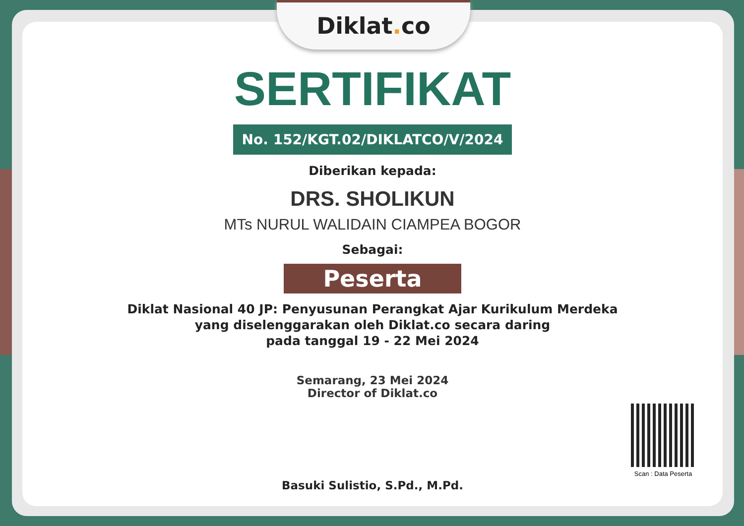Diklat. co
SERTIFIKAT
No. 152/KGT.02/DIKLATCO/V/2024
Diberikan kepada:
DRS. SHOLIKUN
MTs NURUL WALIDAIN CIAMPEA BOGOR
Sebagai:
Peserta
Diklat Nasional 40 JP: Penyusunan Perangkat Ajar Kurikulum Merdeka
yang diselenggarakan oleh Diklat.co secara daring
pada tanggal 19 - 22 Mei 2024
Semarang, 23 Mei 2024
Director of Diklat.co
Basuki Sulistio, S.Pd., M.Pd.
Scan : Data Peserta